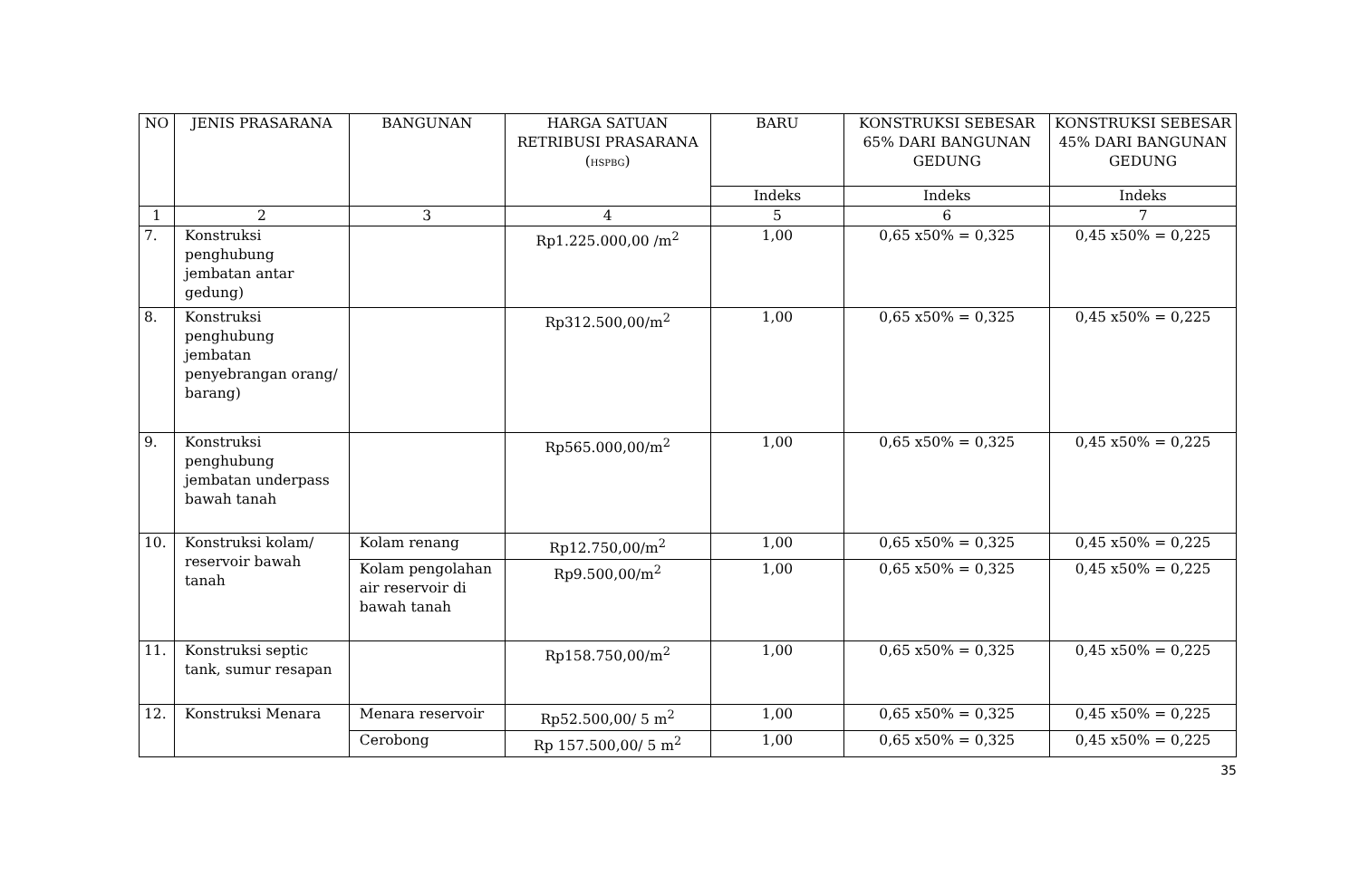| NO | JENIS PRASARANA | BANGUNAN | HARGA SATUAN RETRIBUSI PRASARANA ( HSPBG ) | BARU | KONSTRUKSI SEBESAR 65% DARI BANGUNAN GEDUNG | KONSTRUKSI SEBESAR 45% DARI BANGUNAN GEDUNG |
| --- | --- | --- | --- | --- | --- | --- |
| | | | | Indeks | Indeks | Indeks |
| 1 | 2 | 3 | 4 | 5 | 6 | 7 |
| 7. | Konstruksi penghubung jembatan antar gedung) | | Rp1.225.000,00 /m<sup>2</sup> | 1,00 | 0,65 x50% = 0,325 | 0,45 x50% = 0,225 |
| 8. | Konstruksi penghubung jembatan penyebrangan orang/ barang) | | Rp312.500,00/m<sup>2</sup> | 1,00 | 0,65 x50% = 0,325 | 0,45 x50% = 0,225 |
| 9. | Konstruksi penghubung jembatan underpass bawah tanah | | Rp565.000,00/m<sup>2</sup> | 1,00 | 0,65 x50% = 0,325 | 0,45 x50% = 0,225 |
| 10. | Konstruksi kolam/ reservoir bawah tanah | Kolam renang | Rp12.750,00/m<sup>2</sup> | 1,00 | 0,65 x50% = 0,325 | 0,45 x50% = 0,225 |
| | | Kolam pengolahan air reservoir di bawah tanah | Rp9.500,00/m<sup>2</sup> | 1,00 | 0,65 x50% = 0,325 | 0,45 x50% = 0,225 |
| 11. | Konstruksi septic tank, sumur resapan | | Rp158.750,00/m<sup>2</sup> | 1,00 | 0,65 x50% = 0,325 | 0,45 x50% = 0,225 |
| 12. | Konstruksi Menara | Menara reservoir | Rp52.500,00/ 5 m<sup>2</sup> | 1,00 | 0,65 x50% = 0,325 | 0,45 x50% = 0,225 |
| | | Cerobong | Rp 157.500,00/ 5 m<sup>2</sup> | 1,00 | 0,65 x50% = 0,325 | 0,45 x50% = 0,225 |
35